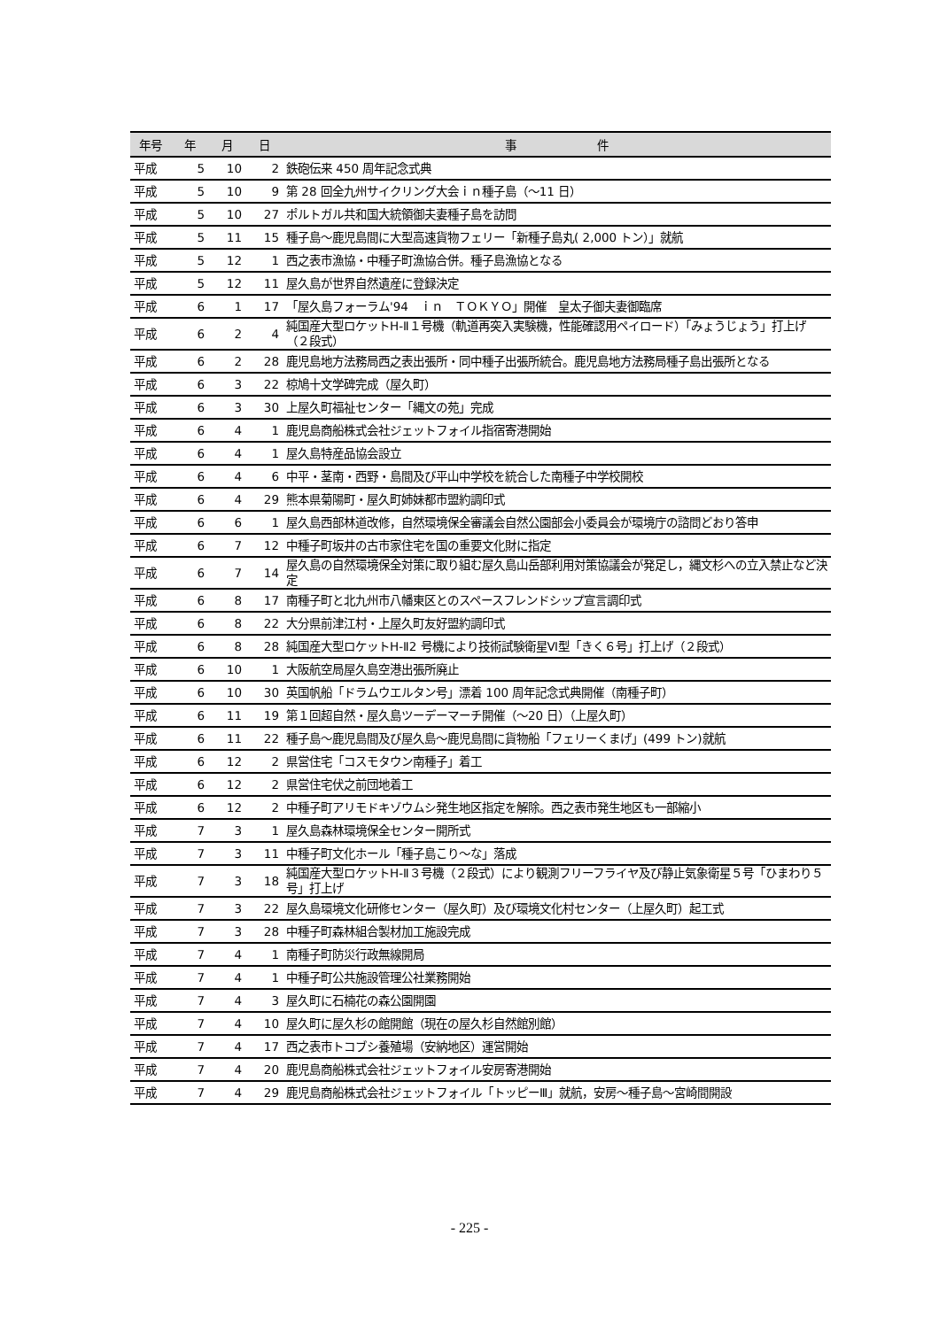| 年号 | 年 | 月 | 日 | 事 件 |
| --- | --- | --- | --- | --- |
| 平成 | 5 | 10 | 2 | 鉄砲伝来 450 周年記念式典 |
| 平成 | 5 | 10 | 9 | 第 28 回全九州サイクリング大会ｉｎ種子島（～11 日） |
| 平成 | 5 | 10 | 27 | ポルトガル共和国大統領御夫妻種子島を訪問 |
| 平成 | 5 | 11 | 15 | 種子島～鹿児島間に大型高速貨物フェリー「新種子島丸( 2,000 トン）」就航 |
| 平成 | 5 | 12 | 1 | 西之表市漁協・中種子町漁協合併。種子島漁協となる |
| 平成 | 5 | 12 | 11 | 屋久島が世界自然遺産に登録決定 |
| 平成 | 6 | 1 | 17 | 「屋久島フォーラム'94 ｉｎ ＴＯＫＹＯ」開催 皇太子御夫妻御臨席 |
| 平成 | 6 | 2 | 4 | 純国産大型ロケットH-Ⅱ１号機（軌道再突入実験機，性能確認用ペイロード）「みょうじょう」打上げ（２段式） |
| 平成 | 6 | 2 | 28 | 鹿児島地方法務局西之表出張所・同中種子出張所統合。鹿児島地方法務局種子島出張所となる |
| 平成 | 6 | 3 | 22 | 椋鳩十文学碑完成（屋久町） |
| 平成 | 6 | 3 | 30 | 上屋久町福祉センター「縄文の苑」完成 |
| 平成 | 6 | 4 | 1 | 鹿児島商船株式会社ジェットフォイル指宿寄港開始 |
| 平成 | 6 | 4 | 1 | 屋久島特産品協会設立 |
| 平成 | 6 | 4 | 6 | 中平・茎南・西野・島間及び平山中学校を統合した南種子中学校開校 |
| 平成 | 6 | 4 | 29 | 熊本県菊陽町・屋久町姉妹都市盟約調印式 |
| 平成 | 6 | 6 | 1 | 屋久島西部林道改修，自然環境保全審議会自然公園部会小委員会が環境庁の諮問どおり答申 |
| 平成 | 6 | 7 | 12 | 中種子町坂井の古市家住宅を国の重要文化財に指定 |
| 平成 | 6 | 7 | 14 | 屋久島の自然環境保全対策に取り組む屋久島山岳部利用対策協議会が発足し，縄文杉への立入禁止など決定 |
| 平成 | 6 | 8 | 17 | 南種子町と北九州市八幡東区とのスペースフレンドシップ宣言調印式 |
| 平成 | 6 | 8 | 22 | 大分県前津江村・上屋久町友好盟約調印式 |
| 平成 | 6 | 8 | 28 | 純国産大型ロケットH-Ⅱ2 号機により技術試験衛星Ⅵ型「きく６号」打上げ（２段式） |
| 平成 | 6 | 10 | 1 | 大阪航空局屋久島空港出張所廃止 |
| 平成 | 6 | 10 | 30 | 英国帆船「ドラムウエルタン号」漂着 100 周年記念式典開催（南種子町） |
| 平成 | 6 | 11 | 19 | 第１回超自然・屋久島ツーデーマーチ開催（～20 日）（上屋久町） |
| 平成 | 6 | 11 | 22 | 種子島～鹿児島間及び屋久島～鹿児島間に貨物船「フェリーくまげ」(499 トン)就航 |
| 平成 | 6 | 12 | 2 | 県営住宅「コスモタウン南種子」着工 |
| 平成 | 6 | 12 | 2 | 県営住宅伏之前団地着工 |
| 平成 | 6 | 12 | 2 | 中種子町アリモドキゾウムシ発生地区指定を解除。西之表市発生地区も一部縮小 |
| 平成 | 7 | 3 | 1 | 屋久島森林環境保全センター開所式 |
| 平成 | 7 | 3 | 11 | 中種子町文化ホール「種子島こり～な」落成 |
| 平成 | 7 | 3 | 18 | 純国産大型ロケットH-Ⅱ３号機（２段式）により観測フリーフライヤ及び静止気象衛星５号「ひまわり５号」打上げ |
| 平成 | 7 | 3 | 22 | 屋久島環境文化研修センター（屋久町）及び環境文化村センター（上屋久町）起工式 |
| 平成 | 7 | 3 | 28 | 中種子町森林組合製材加工施設完成 |
| 平成 | 7 | 4 | 1 | 南種子町防災行政無線開局 |
| 平成 | 7 | 4 | 1 | 中種子町公共施設管理公社業務開始 |
| 平成 | 7 | 4 | 3 | 屋久町に石楠花の森公園開園 |
| 平成 | 7 | 4 | 10 | 屋久町に屋久杉の館開館（現在の屋久杉自然館別館） |
| 平成 | 7 | 4 | 17 | 西之表市トコブシ養殖場（安納地区）運営開始 |
| 平成 | 7 | 4 | 20 | 鹿児島商船株式会社ジェットフォイル安房寄港開始 |
| 平成 | 7 | 4 | 29 | 鹿児島商船株式会社ジェットフォイル「トッピーⅢ」就航，安房～種子島～宮崎間開設 |
- 225 -